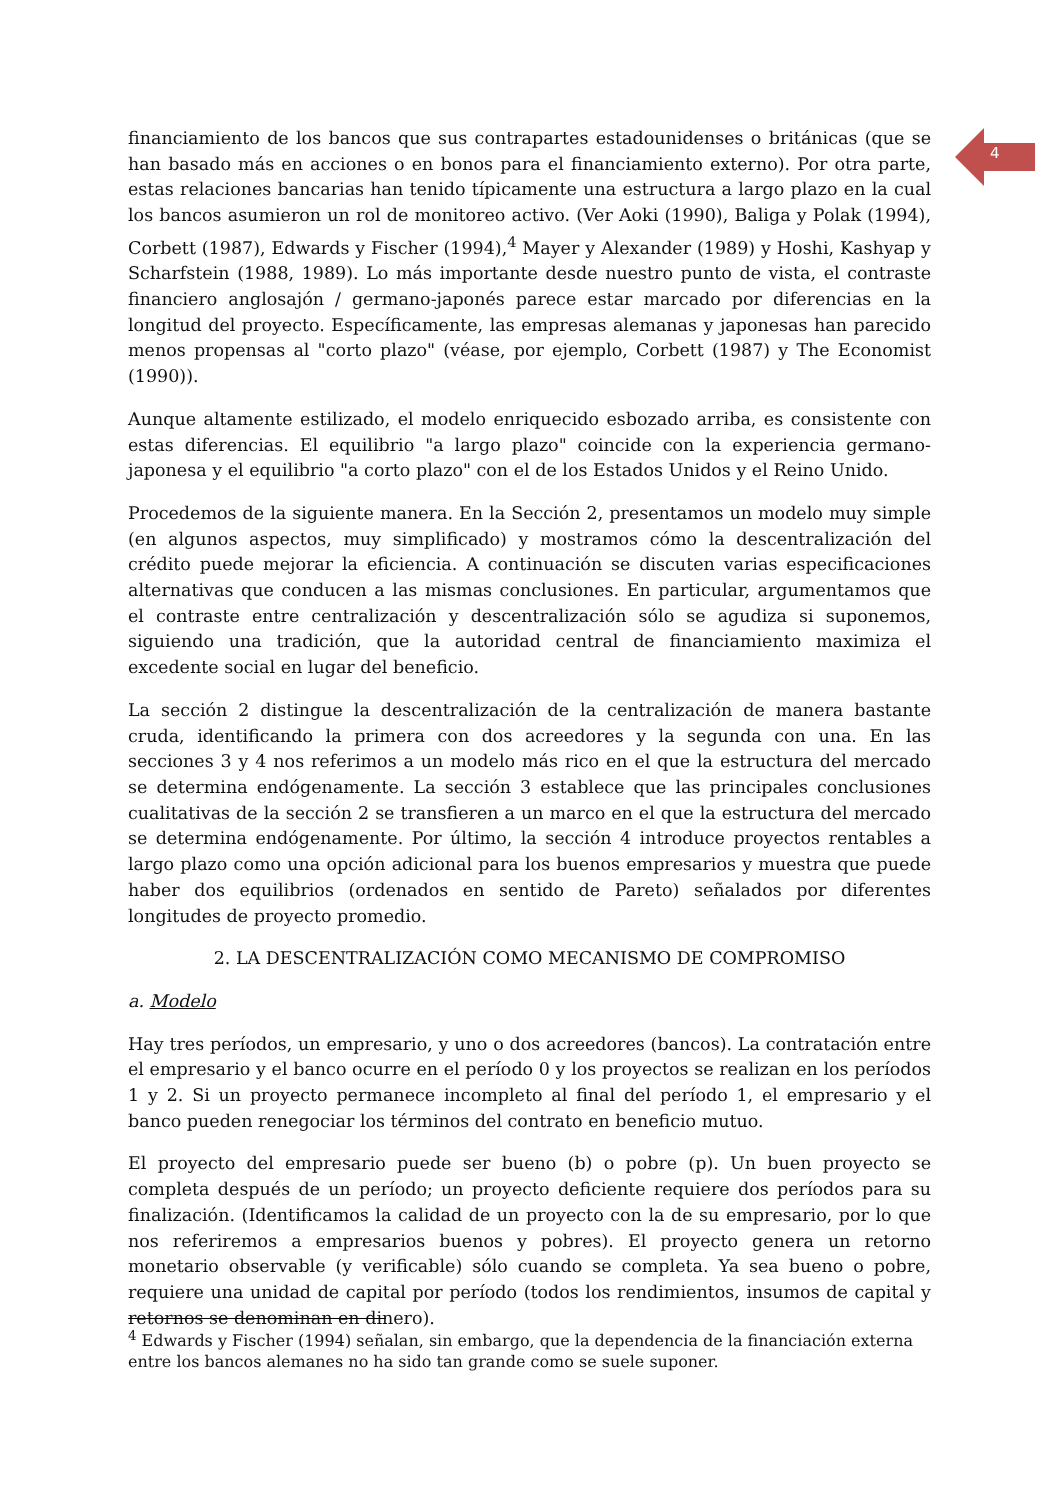4
financiamiento de los bancos que sus contrapartes estadounidenses o británicas (que se han basado más en acciones o en bonos para el financiamiento externo). Por otra parte, estas relaciones bancarias han tenido típicamente una estructura a largo plazo en la cual los bancos asumieron un rol de monitoreo activo. (Ver Aoki (1990), Baliga y Polak (1994), Corbett (1987), Edwards y Fischer (1994),<sup>4</sup> Mayer y Alexander (1989) y Hoshi, Kashyap y Scharfstein (1988, 1989). Lo más importante desde nuestro punto de vista, el contraste financiero anglosajón / germano-japonés parece estar marcado por diferencias en la longitud del proyecto. Específicamente, las empresas alemanas y japonesas han parecido menos propensas al "corto plazo" (véase, por ejemplo, Corbett (1987) y The Economist (1990)).
Aunque altamente estilizado, el modelo enriquecido esbozado arriba, es consistente con estas diferencias. El equilibrio "a largo plazo" coincide con la experiencia germano-japonesa y el equilibrio "a corto plazo" con el de los Estados Unidos y el Reino Unido.
Procedemos de la siguiente manera. En la Sección 2, presentamos un modelo muy simple (en algunos aspectos, muy simplificado) y mostramos cómo la descentralización del crédito puede mejorar la eficiencia. A continuación se discuten varias especificaciones alternativas que conducen a las mismas conclusiones. En particular, argumentamos que el contraste entre centralización y descentralización sólo se agudiza si suponemos, siguiendo una tradición, que la autoridad central de financiamiento maximiza el excedente social en lugar del beneficio.
La sección 2 distingue la descentralización de la centralización de manera bastante cruda, identificando la primera con dos acreedores y la segunda con una. En las secciones 3 y 4 nos referimos a un modelo más rico en el que la estructura del mercado se determina endógenamente. La sección 3 establece que las principales conclusiones cualitativas de la sección 2 se transfieren a un marco en el que la estructura del mercado se determina endógenamente. Por último, la sección 4 introduce proyectos rentables a largo plazo como una opción adicional para los buenos empresarios y muestra que puede haber dos equilibrios (ordenados en sentido de Pareto) señalados por diferentes longitudes de proyecto promedio.
2. LA DESCENTRALIZACIÓN COMO MECANISMO DE COMPROMISO
a. Modelo
Hay tres períodos, un empresario, y uno o dos acreedores (bancos). La contratación entre el empresario y el banco ocurre en el período 0 y los proyectos se realizan en los períodos 1 y 2. Si un proyecto permanece incompleto al final del período 1, el empresario y el banco pueden renegociar los términos del contrato en beneficio mutuo.
El proyecto del empresario puede ser bueno (b) o pobre (p). Un buen proyecto se completa después de un período; un proyecto deficiente requiere dos períodos para su finalización. (Identificamos la calidad de un proyecto con la de su empresario, por lo que nos referiremos a empresarios buenos y pobres). El proyecto genera un retorno monetario observable (y verificable) sólo cuando se completa. Ya sea bueno o pobre, requiere una unidad de capital por período (todos los rendimientos, insumos de capital y retornos se denominan en dinero).
<sup>4</sup> Edwards y Fischer (1994) señalan, sin embargo, que la dependencia de la financiación externa entre los bancos alemanes no ha sido tan grande como se suele suponer.